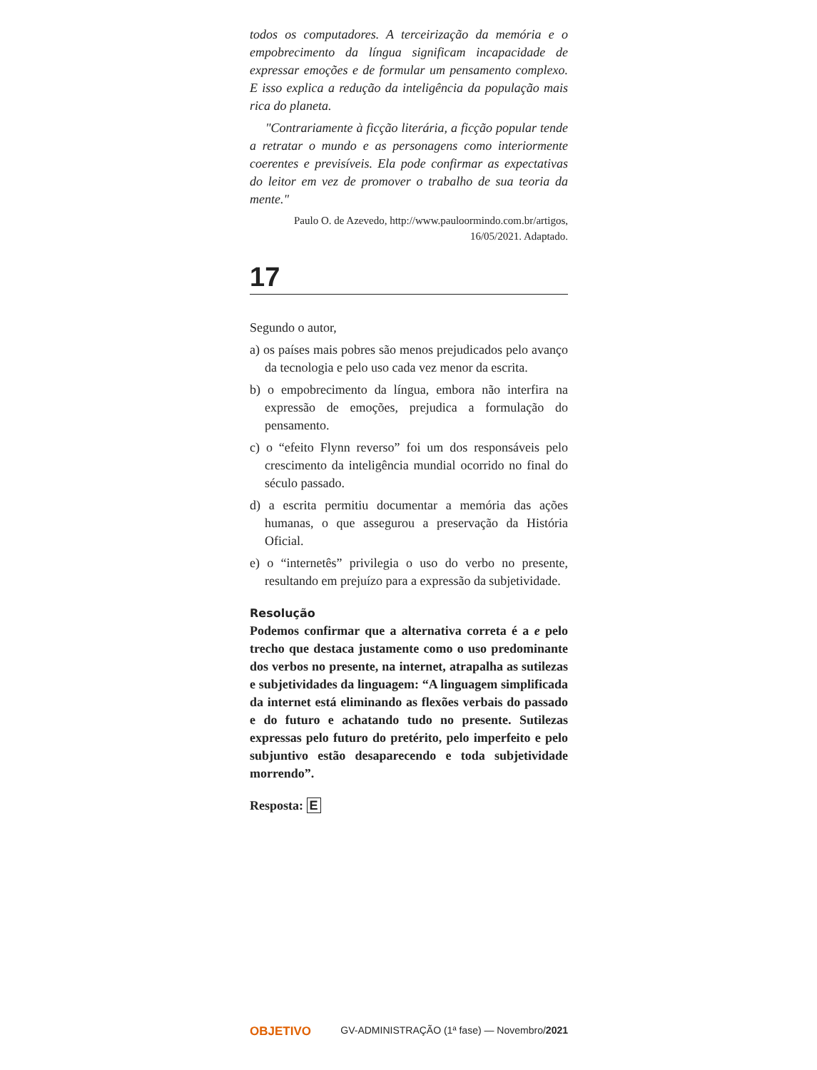todos os computadores. A terceirização da memória e o empobrecimento da língua significam incapacidade de expressar emoções e de formular um pensamento complexo. E isso explica a redução da inteligência da população mais rica do planeta.
"Contrariamente à ficção literária, a ficção popular tende a retratar o mundo e as personagens como interiormente coerentes e previsíveis. Ela pode confirmar as expectativas do leitor em vez de promover o trabalho de sua teoria da mente."
Paulo O. de Azevedo, http://www.pauloormindo.com.br/artigos,
16/05/2021. Adaptado.
17
Segundo o autor,
a) os países mais pobres são menos prejudicados pelo avanço da tecnologia e pelo uso cada vez menor da escrita.
b) o empobrecimento da língua, embora não interfira na expressão de emoções, prejudica a formulação do pensamento.
c) o “efeito Flynn reverso” foi um dos responsáveis pelo crescimento da inteligência mundial ocorrido no final do século passado.
d) a escrita permitiu documentar a memória das ações humanas, o que assegurou a preservação da História Oficial.
e) o “internetês” privilegia o uso do verbo no presente, resultando em prejuízo para a expressão da subjetividade.
Resolução
Podemos confirmar que a alternativa correta é a e pelo trecho que destaca justamente como o uso predominante dos verbos no presente, na internet, atrapalha as sutilezas e subjetividades da linguagem: “A linguagem simplificada da internet está eliminando as flexões verbais do passado e do futuro e achatando tudo no presente. Sutilezas expressas pelo futuro do pretérito, pelo imperfeito e pelo subjuntivo estão desaparecendo e toda subjetividade morrendo”.
Resposta: E
OBJETIVO GV-ADMINISTRAÇÃO (1ª fase) — Novembro/2021